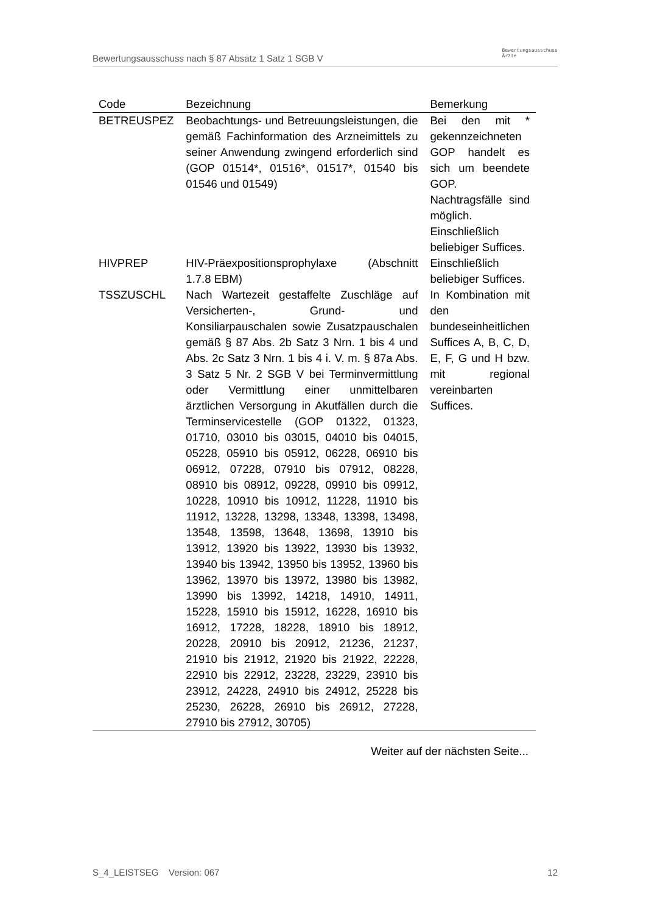Bewertungsausschuss nach § 87 Absatz 1 Satz 1 SGB V Bewertungsausschuss
Ärzte
| Code | Bezeichnung | Bemerkung |
| --- | --- | --- |
| BETREUSPEZ | Beobachtungs- und Betreuungsleistungen, die gemäß Fachinformation des Arzneimittels zu seiner Anwendung zwingend erforderlich sind (GOP 01514*, 01516*, 01517*, 01540 bis 01546 und 01549) | Bei den mit * gekennzeichneten GOP handelt es sich um beendete GOP. Nachtragsfälle sind möglich. Einschließlich beliebiger Suffices. |
| HIVPREP | HIV-Präexpositionsprophylaxe (Abschnitt 1.7.8 EBM) | Einschließlich beliebiger Suffices. |
| TSSZUSCHL | Nach Wartezeit gestaffelte Zuschläge auf Versicherten-, Grund- und Konsiliarpauschalen sowie Zusatzpauschalen gemäß § 87 Abs. 2b Satz 3 Nrn. 1 bis 4 und Abs. 2c Satz 3 Nrn. 1 bis 4 i. V. m. § 87a Abs. 3 Satz 5 Nr. 2 SGB V bei Terminvermittlung oder Vermittlung einer unmittelbaren ärztlichen Versorgung in Akutfällen durch die Terminservicestelle (GOP 01322, 01323, 01710, 03010 bis 03015, 04010 bis 04015, 05228, 05910 bis 05912, 06228, 06910 bis 06912, 07228, 07910 bis 07912, 08228, 08910 bis 08912, 09228, 09910 bis 09912, 10228, 10910 bis 10912, 11228, 11910 bis 11912, 13228, 13298, 13348, 13398, 13498, 13548, 13598, 13648, 13698, 13910 bis 13912, 13920 bis 13922, 13930 bis 13932, 13940 bis 13942, 13950 bis 13952, 13960 bis 13962, 13970 bis 13972, 13980 bis 13982, 13990 bis 13992, 14218, 14910, 14911, 15228, 15910 bis 15912, 16228, 16910 bis 16912, 17228, 18228, 18910 bis 18912, 20228, 20910 bis 20912, 21236, 21237, 21910 bis 21912, 21920 bis 21922, 22228, 22910 bis 22912, 23228, 23229, 23910 bis 23912, 24228, 24910 bis 24912, 25228 bis 25230, 26228, 26910 bis 26912, 27228, 27910 bis 27912, 30705) | In Kombination mit den bundeseinheitlichen Suffices A, B, C, D, E, F, G und H bzw. mit regional vereinbarten Suffices. |
Weiter auf der nächsten Seite...
S_4_LEISTSEG Version: 067 12